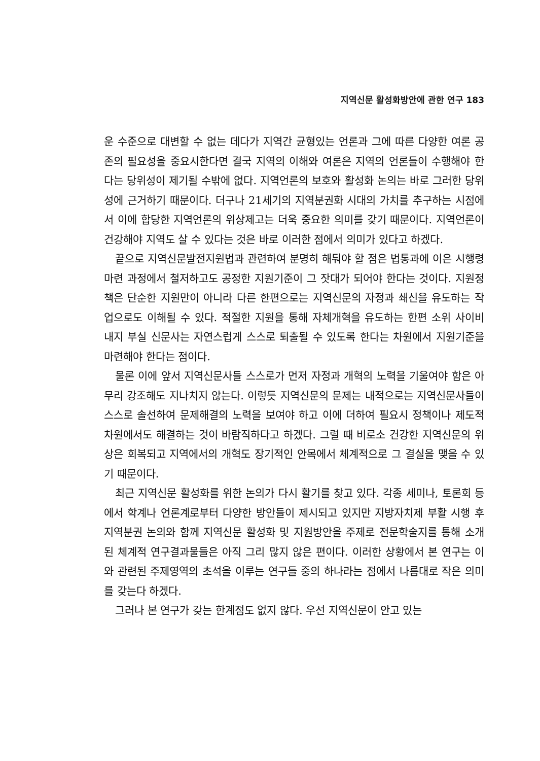지역신문 활성화방안에 관한 연구 183
운 수준으로 대변할 수 없는 데다가 지역간 균형있는 언론과 그에 따른 다양한 여론 공존의 필요성을 중요시한다면 결국 지역의 이해와 여론은 지역의 언론들이 수행해야 한다는 당위성이 제기될 수밖에 없다. 지역언론의 보호와 활성화 논의는 바로 그러한 당위성에 근거하기 때문이다. 더구나 21세기의 지역분권화 시대의 가치를 추구하는 시점에서 이에 합당한 지역언론의 위상제고는 더욱 중요한 의미를 갖기 때문이다. 지역언론이 건강해야 지역도 살 수 있다는 것은 바로 이러한 점에서 의미가 있다고 하겠다.
끝으로 지역신문발전지원법과 관련하여 분명히 해둬야 할 점은 법통과에 이은 시행령 마련 과정에서 철저하고도 공정한 지원기준이 그 잣대가 되어야 한다는 것이다. 지원정책은 단순한 지원만이 아니라 다른 한편으로는 지역신문의 자정과 쇄신을 유도하는 작업으로도 이해될 수 있다. 적절한 지원을 통해 자체개혁을 유도하는 한편 소위 사이비 내지 부실 신문사는 자연스럽게 스스로 퇴출될 수 있도록 한다는 차원에서 지원기준을 마련해야 한다는 점이다.
물론 이에 앞서 지역신문사들 스스로가 먼저 자정과 개혁의 노력을 기울여야 함은 아무리 강조해도 지나치지 않는다. 이렇듯 지역신문의 문제는 내적으로는 지역신문사들이 스스로 솔선하여 문제해결의 노력을 보여야 하고 이에 더하여 필요시 정책이나 제도적 차원에서도 해결하는 것이 바람직하다고 하겠다. 그럴 때 비로소 건강한 지역신문의 위상은 회복되고 지역에서의 개혁도 장기적인 안목에서 체계적으로 그 결실을 맺을 수 있기 때문이다.
최근 지역신문 활성화를 위한 논의가 다시 활기를 찾고 있다. 각종 세미나, 토론회 등에서 학계나 언론계로부터 다양한 방안들이 제시되고 있지만 지방자치제 부활 시행 후 지역분권 논의와 함께 지역신문 활성화 및 지원방안을 주제로 전문학술지를 통해 소개된 체계적 연구결과물들은 아직 그리 많지 않은 편이다. 이러한 상황에서 본 연구는 이와 관련된 주제영역의 초석을 이루는 연구들 중의 하나라는 점에서 나름대로 작은 의미를 갖는다 하겠다.
그러나 본 연구가 갖는 한계점도 없지 않다. 우선 지역신문이 안고 있는